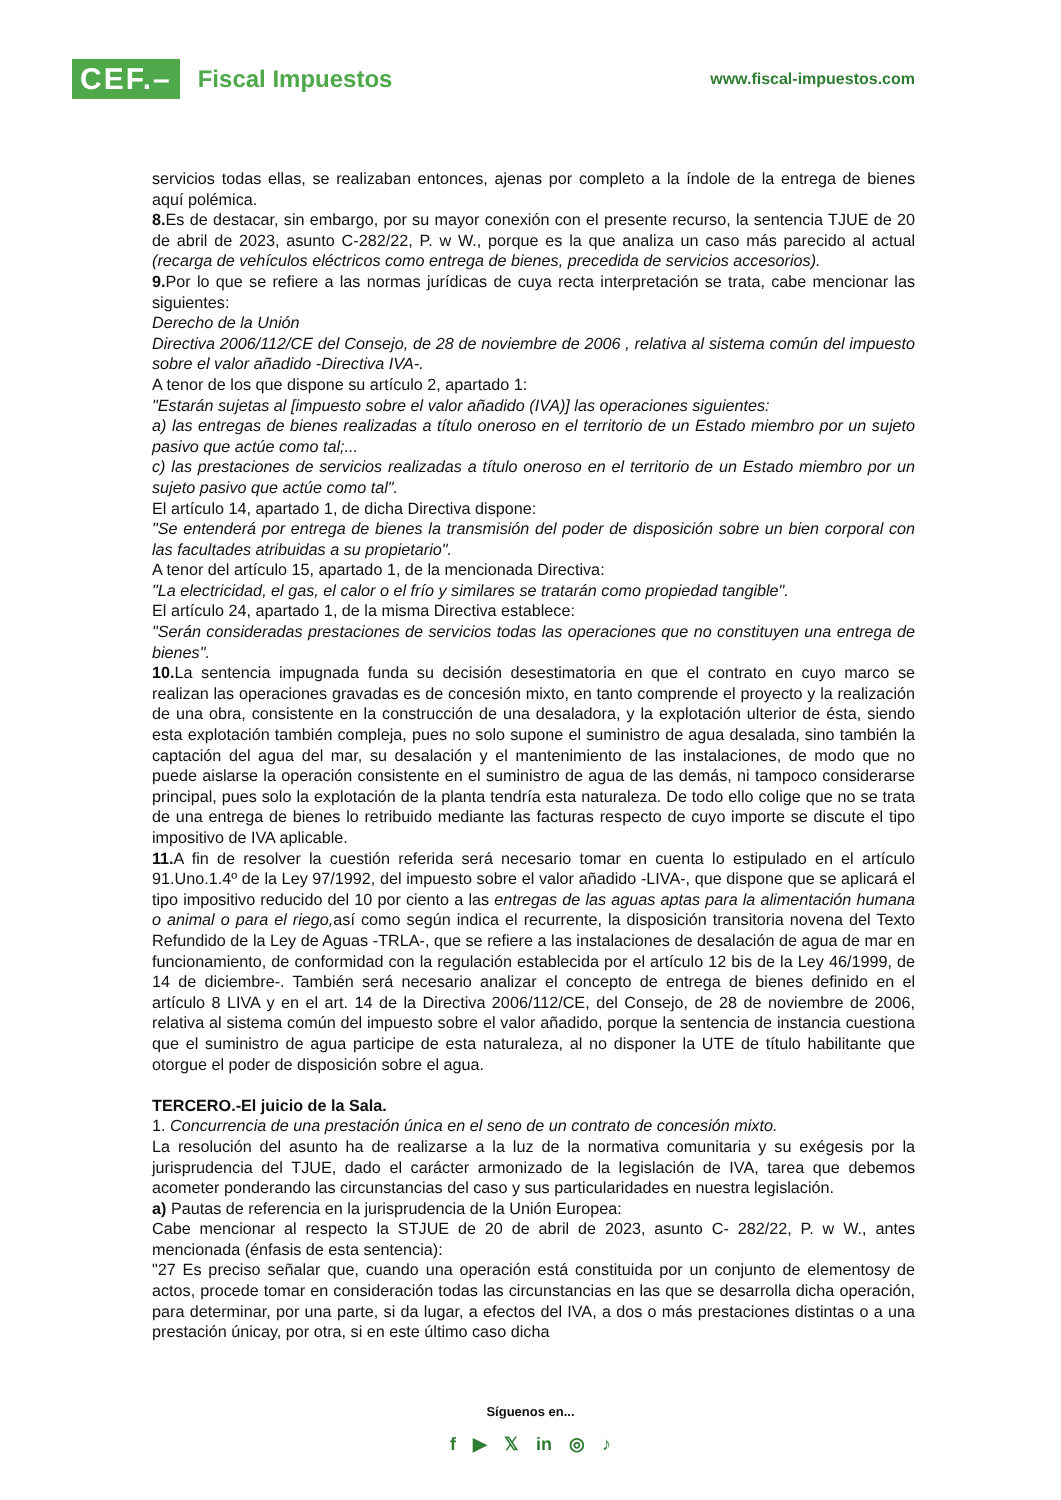CEF.– Fiscal Impuestos
www.fiscal-impuestos.com
servicios todas ellas, se realizaban entonces, ajenas por completo a la índole de la entrega de bienes aquí polémica.
8. Es de destacar, sin embargo, por su mayor conexión con el presente recurso, la sentencia TJUE de 20 de abril de 2023, asunto C-282/22, P. w W., porque es la que analiza un caso más parecido al actual (recarga de vehículos eléctricos como entrega de bienes, precedida de servicios accesorios).
9. Por lo que se refiere a las normas jurídicas de cuya recta interpretación se trata, cabe mencionar las siguientes:
Derecho de la Unión
Directiva 2006/112/CE del Consejo, de 28 de noviembre de 2006 , relativa al sistema común del impuesto sobre el valor añadido -Directiva IVA-.
A tenor de los que dispone su artículo 2, apartado 1:
"Estarán sujetas al [impuesto sobre el valor añadido (IVA)] las operaciones siguientes:
a) las entregas de bienes realizadas a título oneroso en el territorio de un Estado miembro por un sujeto pasivo que actúe como tal;...
c) las prestaciones de servicios realizadas a título oneroso en el territorio de un Estado miembro por un sujeto pasivo que actúe como tal".
El artículo 14, apartado 1, de dicha Directiva dispone:
"Se entenderá por entrega de bienes la transmisión del poder de disposición sobre un bien corporal con las facultades atribuidas a su propietario".
A tenor del artículo 15, apartado 1, de la mencionada Directiva:
"La electricidad, el gas, el calor o el frío y similares se tratarán como propiedad tangible".
El artículo 24, apartado 1, de la misma Directiva establece:
"Serán consideradas prestaciones de servicios todas las operaciones que no constituyen una entrega de bienes".
10. La sentencia impugnada funda su decisión desestimatoria en que el contrato en cuyo marco se realizan las operaciones gravadas es de concesión mixto, en tanto comprende el proyecto y la realización de una obra, consistente en la construcción de una desaladora, y la explotación ulterior de ésta, siendo esta explotación también compleja, pues no solo supone el suministro de agua desalada, sino también la captación del agua del mar, su desalación y el mantenimiento de las instalaciones, de modo que no puede aislarse la operación consistente en el suministro de agua de las demás, ni tampoco considerarse principal, pues solo la explotación de la planta tendría esta naturaleza. De todo ello colige que no se trata de una entrega de bienes lo retribuido mediante las facturas respecto de cuyo importe se discute el tipo impositivo de IVA aplicable.
11. A fin de resolver la cuestión referida será necesario tomar en cuenta lo estipulado en el artículo 91.Uno.1.4º de la Ley 97/1992, del impuesto sobre el valor añadido -LIVA-, que dispone que se aplicará el tipo impositivo reducido del 10 por ciento a las entregas de las aguas aptas para la alimentación humana o animal o para el riego, así como según indica el recurrente, la disposición transitoria novena del Texto Refundido de la Ley de Aguas -TRLA-, que se refiere a las instalaciones de desalación de agua de mar en funcionamiento, de conformidad con la regulación establecida por el artículo 12 bis de la Ley 46/1999, de 14 de diciembre-. También será necesario analizar el concepto de entrega de bienes definido en el artículo 8 LIVA y en el art. 14 de la Directiva 2006/112/CE, del Consejo, de 28 de noviembre de 2006, relativa al sistema común del impuesto sobre el valor añadido, porque la sentencia de instancia cuestiona que el suministro de agua participe de esta naturaleza, al no disponer la UTE de título habilitante que otorgue el poder de disposición sobre el agua.
TERCERO.-El juicio de la Sala.
1. Concurrencia de una prestación única en el seno de un contrato de concesión mixto.
La resolución del asunto ha de realizarse a la luz de la normativa comunitaria y su exégesis por la jurisprudencia del TJUE, dado el carácter armonizado de la legislación de IVA, tarea que debemos acometer ponderando las circunstancias del caso y sus particularidades en nuestra legislación.
a) Pautas de referencia en la jurisprudencia de la Unión Europea:
Cabe mencionar al respecto la STJUE de 20 de abril de 2023, asunto C- 282/22, P. w W., antes mencionada (énfasis de esta sentencia):
"27 Es preciso señalar que, cuando una operación está constituida por un conjunto de elementosy de actos, procede tomar en consideración todas las circunstancias en las que se desarrolla dicha operación, para determinar, por una parte, si da lugar, a efectos del IVA, a dos o más prestaciones distintas o a una prestación únicay, por otra, si en este último caso dicha
Síguenos en...
f ▶ 𝕏 in ◎ ♪